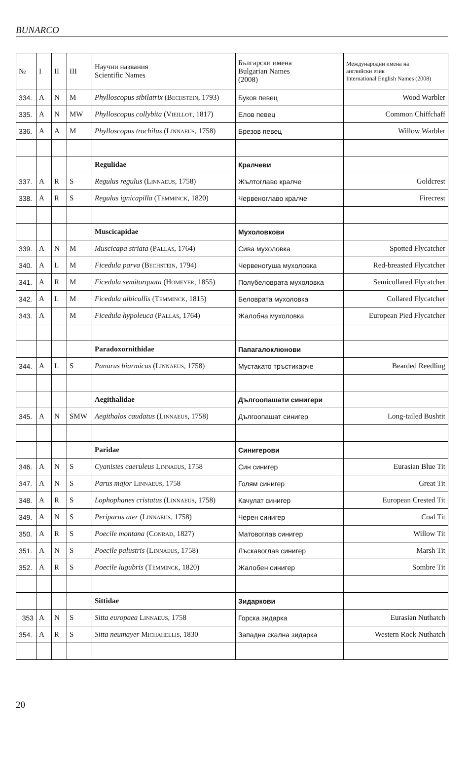BUNARCO
| № | I | II | III | Научни названия Scientific Names | Български имена Bulgarian Names (2008) | Международни имена на английски език International English Names (2008) |
| --- | --- | --- | --- | --- | --- | --- |
| 334. | A | N | M | Phylloscopus sibilatrix ( Bechstein , 1793) | Буков певец | Wood Warbler |
| 335. | A | N | MW | Phylloscopus collybita ( Vieillot , 1817) | Елов певец | Common Chiffchaff |
| 336. | A | A | M | Phylloscopus trochilus ( Linnaeus , 1758) | Брезов певец | Willow Warbler |
| | | | | Regulidae | Кралчеви | |
| 337. | A | R | S | Regulus regulus ( Linnaeus , 1758) | Жълтоглаво кралче | Goldcrest |
| 338. | A | R | S | Regulus ignicapilla ( Temminck , 1820) | Червеноглаво кралче | Firecrest |
| | | | | Muscicapidae | Мухоловкови | |
| 339. | A | N | M | Muscicapa striata ( Pallas , 1764) | Сива мухоловка | Spotted Flycatcher |
| 340. | A | L | M | Ficedula parva ( Bechstein , 1794) | Червеногуша мухоловка | Red-breasted Flycatcher |
| 341. | A | R | M | Ficedula semitorquata ( Homeyer , 1855) | Полубеловрата мухоловка | Semicollared Flycatcher |
| 342. | A | L | M | Ficedula albicollis ( Temminck , 1815) | Беловрата мухоловка | Collared Flycatcher |
| 343. | A | | M | Ficedula hypoleuca ( Pallas , 1764) | Жалобна мухоловка | European Pied Flycatcher |
| | | | | Paradoxornithidae | Папагалоклюнови | |
| 344. | A | L | S | Panurus biarmicus ( Linnaeus , 1758) | Мустакато тръстикарче | Bearded Reedling |
| | | | | Aegithalidae | Дългоопашати синигери | |
| 345. | A | N | SMW | Aegithalos caudatus ( Linnaeus , 1758) | Дългоопашат синигер | Long-tailed Bushtit |
| | | | | Paridae | Синигерови | |
| 346. | A | N | S | Cyanistes caeruleus Linnaeus , 1758 | Син синигер | Eurasian Blue Tit |
| 347. | A | N | S | Parus major Linnaeus , 1758 | Голям синигер | Great Tit |
| 348. | A | R | S | Lophophanes cristatus ( Linnaeus , 1758) | Качулат синигер | European Crested Tit |
| 349. | A | N | S | Periparus ater ( Linnaeus , 1758) | Черен синигер | Coal Tit |
| 350. | A | R | S | Poecile montana ( Conrad , 1827) | Матовоглав синигер | Willow Tit |
| 351. | A | N | S | Poecile palustris ( Linnaeus , 1758) | Лъскавоглав синигер | Marsh Tit |
| 352. | A | R | S | Poecile lugubris ( Temminck , 1820) | Жалобен синигер | Sombre Tit |
| | | | | Sittidae | Зидаркови | |
| 353 | A | N | S | Sitta europaea Linnaeus , 1758 | Горска зидарка | Eurasian Nuthatch |
| 354. | A | R | S | Sitta neumayer Michahellis , 1830 | Западна скална зидарка | Western Rock Nuthatch |
20